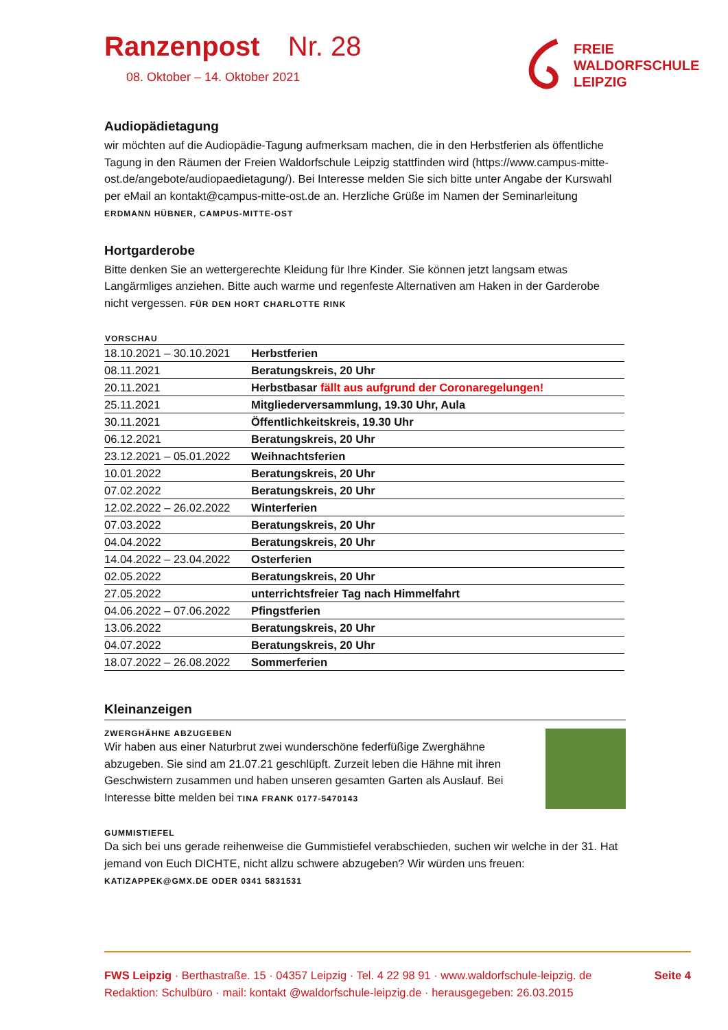FREIE
WALDORFSCHULE
LEIPZIG
Ranzenpost Nr. 28
08. Oktober – 14. Oktober 2021
Audiopädietagung
wir möchten auf die Audiopädie-Tagung aufmerksam machen, die in den Herbstferien als öffentliche Tagung in den Räumen der Freien Waldorfschule Leipzig stattfinden wird (https://www.campus-mitte-ost.de/angebote/audiopaedietagung/). Bei Interesse melden Sie sich bitte unter Angabe der Kurswahl per eMail an kontakt@campus-mitte-ost.de an. Herzliche Grüße im Namen der Seminarleitung ERDMANN HÜBNER, CAMPUS-MITTE-OST
Hortgarderobe
Bitte denken Sie an wettergerechte Kleidung für Ihre Kinder. Sie können jetzt langsam etwas Langärmliges anziehen. Bitte auch warme und regenfeste Alternativen am Haken in der Garderobe nicht vergessen. FÜR DEN HORT CHARLOTTE RINK
| VORSCHAU | |
| --- | --- |
| 18.10.2021 – 30.10.2021 | Herbstferien |
| 08.11.2021 | Beratungskreis, 20 Uhr |
| 20.11.2021 | Herbstbasar fällt aus aufgrund der Coronaregelungen! |
| 25.11.2021 | Mitgliederversammlung, 19.30 Uhr, Aula |
| 30.11.2021 | Öffentlichkeitskreis, 19.30 Uhr |
| 06.12.2021 | Beratungskreis, 20 Uhr |
| 23.12.2021 – 05.01.2022 | Weihnachtsferien |
| 10.01.2022 | Beratungskreis, 20 Uhr |
| 07.02.2022 | Beratungskreis, 20 Uhr |
| 12.02.2022 – 26.02.2022 | Winterferien |
| 07.03.2022 | Beratungskreis, 20 Uhr |
| 04.04.2022 | Beratungskreis, 20 Uhr |
| 14.04.2022 – 23.04.2022 | Osterferien |
| 02.05.2022 | Beratungskreis, 20 Uhr |
| 27.05.2022 | unterrichtsfreier Tag nach Himmelfahrt |
| 04.06.2022 – 07.06.2022 | Pfingstferien |
| 13.06.2022 | Beratungskreis, 20 Uhr |
| 04.07.2022 | Beratungskreis, 20 Uhr |
| 18.07.2022 – 26.08.2022 | Sommerferien |
Kleinanzeigen
ZWERGHÄHNE ABZUGEBEN
Wir haben aus einer Naturbrut zwei wunderschöne federfüßige Zwerghähne abzugeben. Sie sind am 21.07.21 geschlüpft. Zurzeit leben die Hähne mit ihren Geschwistern zusammen und haben unseren gesamten Garten als Auslauf. Bei Interesse bitte melden bei TINA FRANK 0177-5470143
GUMMISTIEFEL
Da sich bei uns gerade reihenweise die Gummistiefel verabschieden, suchen wir welche in der 31. Hat jemand von Euch DICHTE, nicht allzu schwere abzugeben? Wir würden uns freuen:
KATIZAPPEK@GMX.DE ODER 0341 5831531
FWS Leipzig · Berthastraße. 15 · 04357 Leipzig · Tel. 4 22 98 91 · www.waldorfschule-leipzig. de Seite 4
Redaktion: Schulbüro · mail: kontakt @waldorfschule-leipzig.de · herausgegeben: 26.03.2015